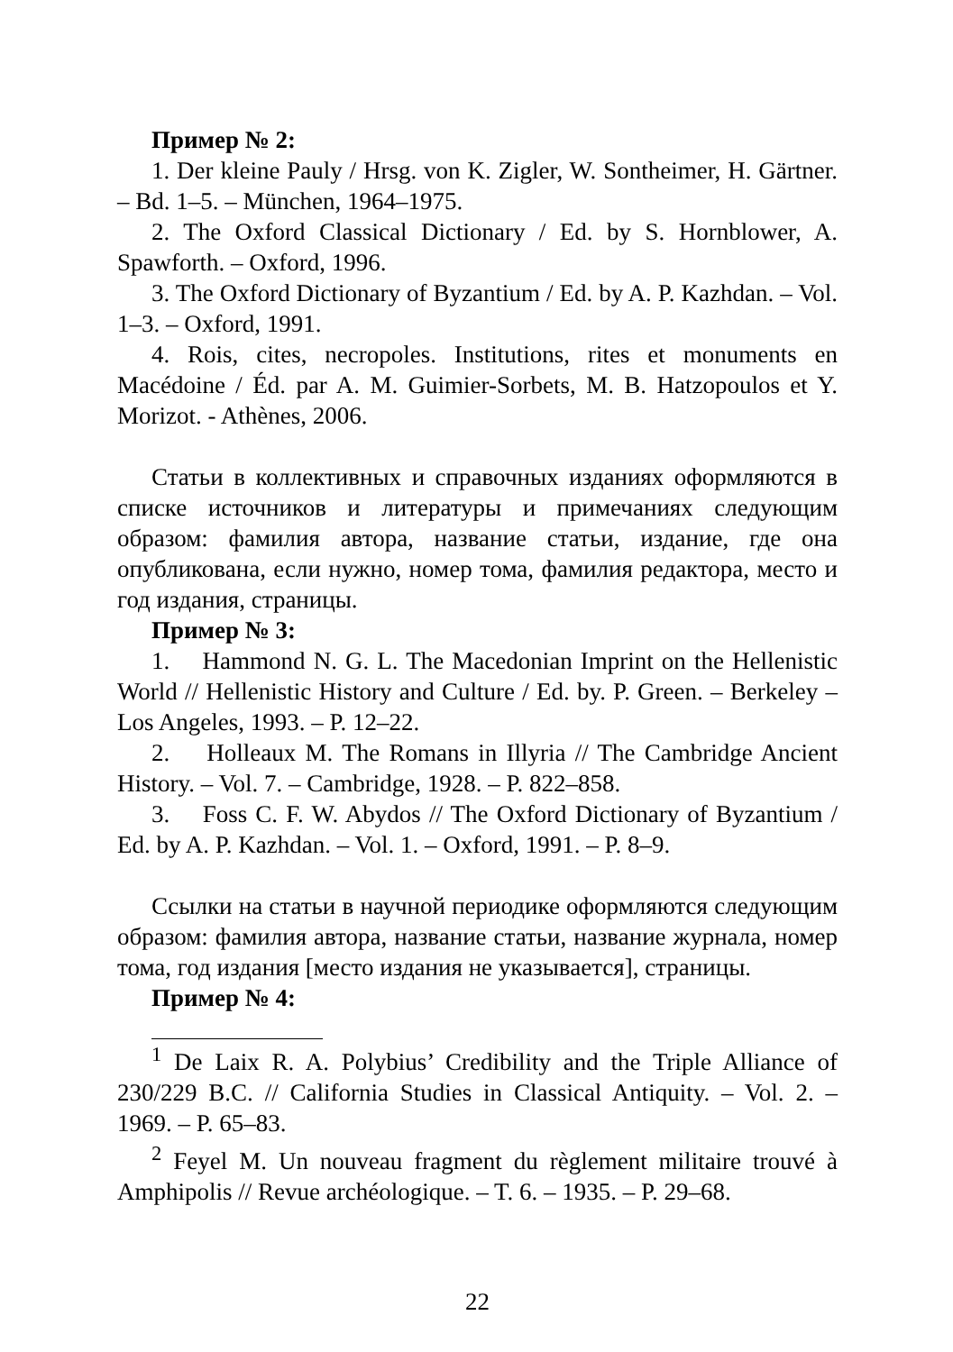Пример № 2:
1. Der kleine Pauly / Hrsg. von K. Zigler, W. Sontheimer, H. Gärtner. – Bd. 1–5. – München, 1964–1975.
2. The Oxford Classical Dictionary / Ed. by S. Hornblower, A. Spawforth. – Oxford, 1996.
3. The Oxford Dictionary of Byzantium / Ed. by A. P. Kazhdan. – Vol. 1–3. – Oxford, 1991.
4. Rois, cites, necropoles. Institutions, rites et monuments en Macédoine / Éd. par A. M. Guimier-Sorbets, M. B. Hatzopoulos et Y. Morizot. - Athènes, 2006.
Статьи в коллективных и справочных изданиях оформляются в списке источников и литературы и примечаниях следующим образом: фамилия автора, название статьи, издание, где она опубликована, если нужно, номер тома, фамилия редактора, место и год издания, страницы.
Пример № 3:
1. Hammond N. G. L. The Macedonian Imprint on the Hellenistic World // Hellenistic History and Culture / Ed. by. P. Green. – Berkeley – Los Angeles, 1993. – P. 12–22.
2. Holleaux M. The Romans in Illyria // The Cambridge Ancient History. – Vol. 7. – Cambridge, 1928. – P. 822–858.
3. Foss C. F. W. Abydos // The Oxford Dictionary of Byzantium / Ed. by A. P. Kazhdan. – Vol. 1. – Oxford, 1991. – P. 8–9.
Ссылки на статьи в научной периодике оформляются следующим образом: фамилия автора, название статьи, название журнала, номер тома, год издания [место издания не указывается], страницы.
Пример № 4:
<sup>1</sup> De Laix R. A. Polybius’ Credibility and the Triple Alliance of 230/229 B.C. // California Studies in Classical Antiquity. – Vol. 2. – 1969. – P. 65–83.
<sup>2</sup> Feyel M. Un nouveau fragment du règlement militaire trouvé à Amphipolis // Revue archéologique. – T. 6. – 1935. – P. 29–68.
22